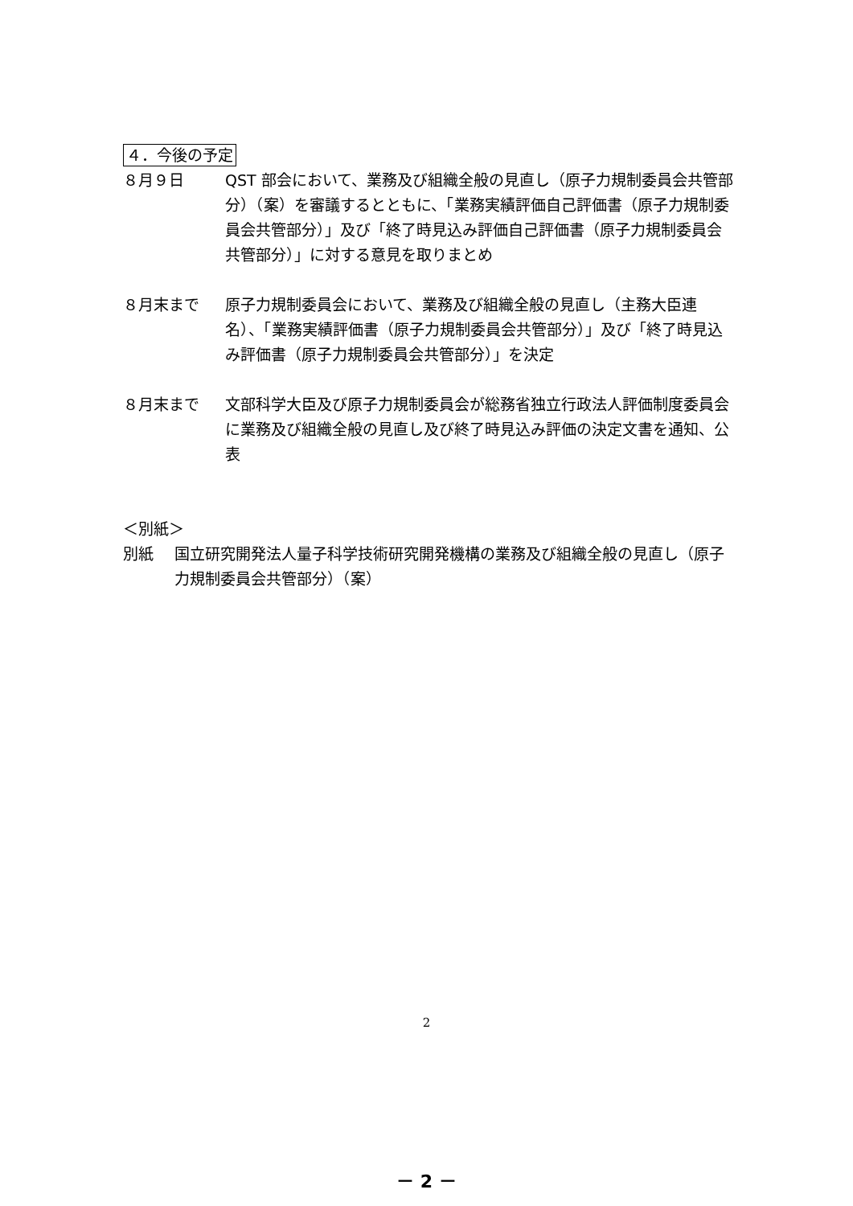４．今後の予定
８月９日 QST 部会において、業務及び組織全般の見直し（原子力規制委員会共管部分）（案）を審議するとともに、「業務実績評価自己評価書（原子力規制委員会共管部分）」及び「終了時見込み評価自己評価書（原子力規制委員会共管部分）」に対する意見を取りまとめ
８月末まで 原子力規制委員会において、業務及び組織全般の見直し（主務大臣連名）、「業務実績評価書（原子力規制委員会共管部分）」及び「終了時見込み評価書（原子力規制委員会共管部分）」を決定
８月末まで 文部科学大臣及び原子力規制委員会が総務省独立行政法人評価制度委員会に業務及び組織全般の見直し及び終了時見込み評価の決定文書を通知、公表
＜別紙＞
別紙 国立研究開発法人量子科学技術研究開発機構の業務及び組織全般の見直し（原子力規制委員会共管部分）（案）
2
－ 2 －